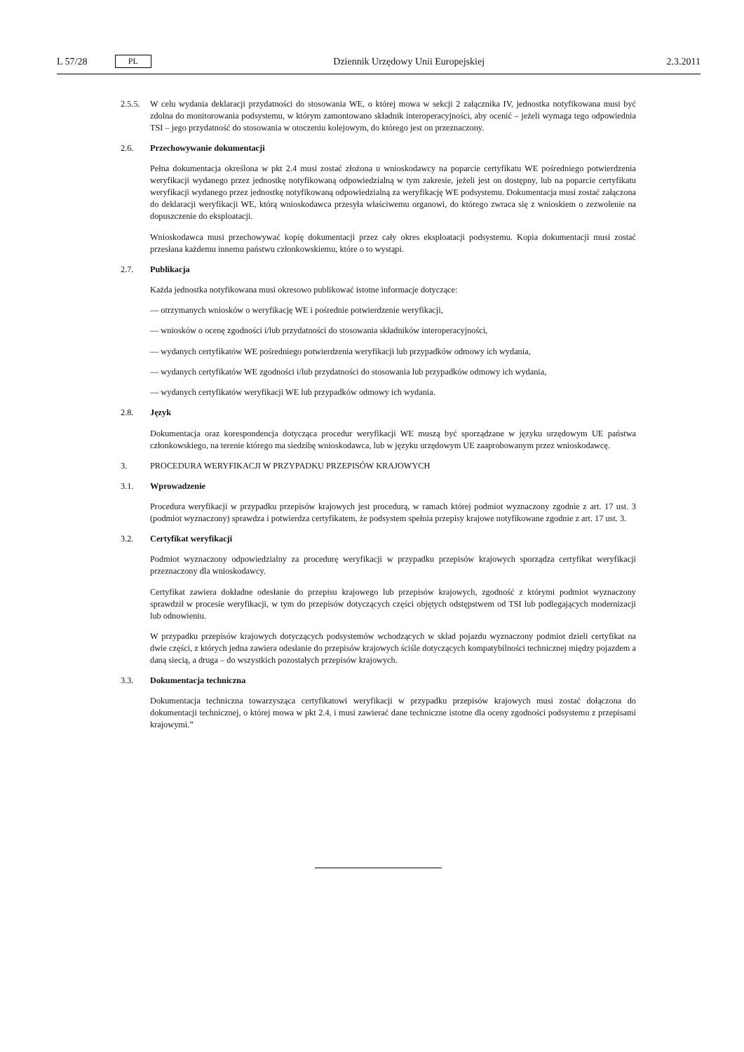L 57/28 PL Dziennik Urzędowy Unii Europejskiej 2.3.2011
2.5.5.
W celu wydania deklaracji przydatności do stosowania WE, o której mowa w sekcji 2 załącznika IV, jednostka notyfikowana musi być zdolna do monitorowania podsystemu, w którym zamontowano składnik interoperacyjności, aby ocenić – jeżeli wymaga tego odpowiednia TSI – jego przydatność do stosowania w otoczeniu kolejowym, do którego jest on przeznaczony.
2.6. Przechowywanie dokumentacji
Pełna dokumentacja określona w pkt 2.4 musi zostać złożona u wnioskodawcy na poparcie certyfikatu WE pośredniego potwierdzenia weryfikacji wydanego przez jednostkę notyfikowaną odpowiedzialną w tym zakresie, jeżeli jest on dostępny, lub na poparcie certyfikatu weryfikacji wydanego przez jednostkę notyfikowaną odpowiedzialną za weryfikację WE podsystemu. Dokumentacja musi zostać załączona do deklaracji weryfikacji WE, którą wnioskodawca przesyła właściwemu organowi, do którego zwraca się z wnioskiem o zezwolenie na dopuszczenie do eksploatacji.
Wnioskodawca musi przechowywać kopię dokumentacji przez cały okres eksploatacji podsystemu. Kopia dokumentacji musi zostać przesłana każdemu innemu państwu członkowskiemu, które o to wystąpi.
2.7. Publikacja
Każda jednostka notyfikowana musi okresowo publikować istotne informacje dotyczące:
— otrzymanych wniosków o weryfikację WE i pośrednie potwierdzenie weryfikacji,
— wniosków o ocenę zgodności i/lub przydatności do stosowania składników interoperacyjności,
— wydanych certyfikatów WE pośredniego potwierdzenia weryfikacji lub przypadków odmowy ich wydania,
— wydanych certyfikatów WE zgodności i/lub przydatności do stosowania lub przypadków odmowy ich wydania,
— wydanych certyfikatów weryfikacji WE lub przypadków odmowy ich wydania.
2.8. Język
Dokumentacja oraz korespondencja dotycząca procedur weryfikacji WE muszą być sporządzane w języku urzędowym UE państwa członkowskiego, na terenie którego ma siedzibę wnioskodawca, lub w języku urzędowym UE zaaprobowanym przez wnioskodawcę.
3. PROCEDURA WERYFIKACJI W PRZYPADKU PRZEPISÓW KRAJOWYCH
3.1. Wprowadzenie
Procedura weryfikacji w przypadku przepisów krajowych jest procedurą, w ramach której podmiot wyznaczony zgodnie z art. 17 ust. 3 (podmiot wyznaczony) sprawdza i potwierdza certyfikatem, że podsystem spełnia przepisy krajowe notyfikowane zgodnie z art. 17 ust. 3.
3.2. Certyfikat weryfikacji
Podmiot wyznaczony odpowiedzialny za procedurę weryfikacji w przypadku przepisów krajowych sporządza certyfikat weryfikacji przeznaczony dla wnioskodawcy.
Certyfikat zawiera dokładne odesłanie do przepisu krajowego lub przepisów krajowych, zgodność z którymi podmiot wyznaczony sprawdził w procesie weryfikacji, w tym do przepisów dotyczących części objętych odstępstwem od TSI lub podlegających modernizacji lub odnowieniu.
W przypadku przepisów krajowych dotyczących podsystemów wchodzących w skład pojazdu wyznaczony podmiot dzieli certyfikat na dwie części, z których jedna zawiera odesłanie do przepisów krajowych ściśle dotyczących kompatybilności technicznej między pojazdem a daną siecią, a druga – do wszystkich pozostałych przepisów krajowych.
3.3. Dokumentacja techniczna
Dokumentacja techniczna towarzysząca certyfikatowi weryfikacji w przypadku przepisów krajowych musi zostać dołączona do dokumentacji technicznej, o której mowa w pkt 2.4, i musi zawierać dane techniczne istotne dla oceny zgodności podsystemu z przepisami krajowymi.”